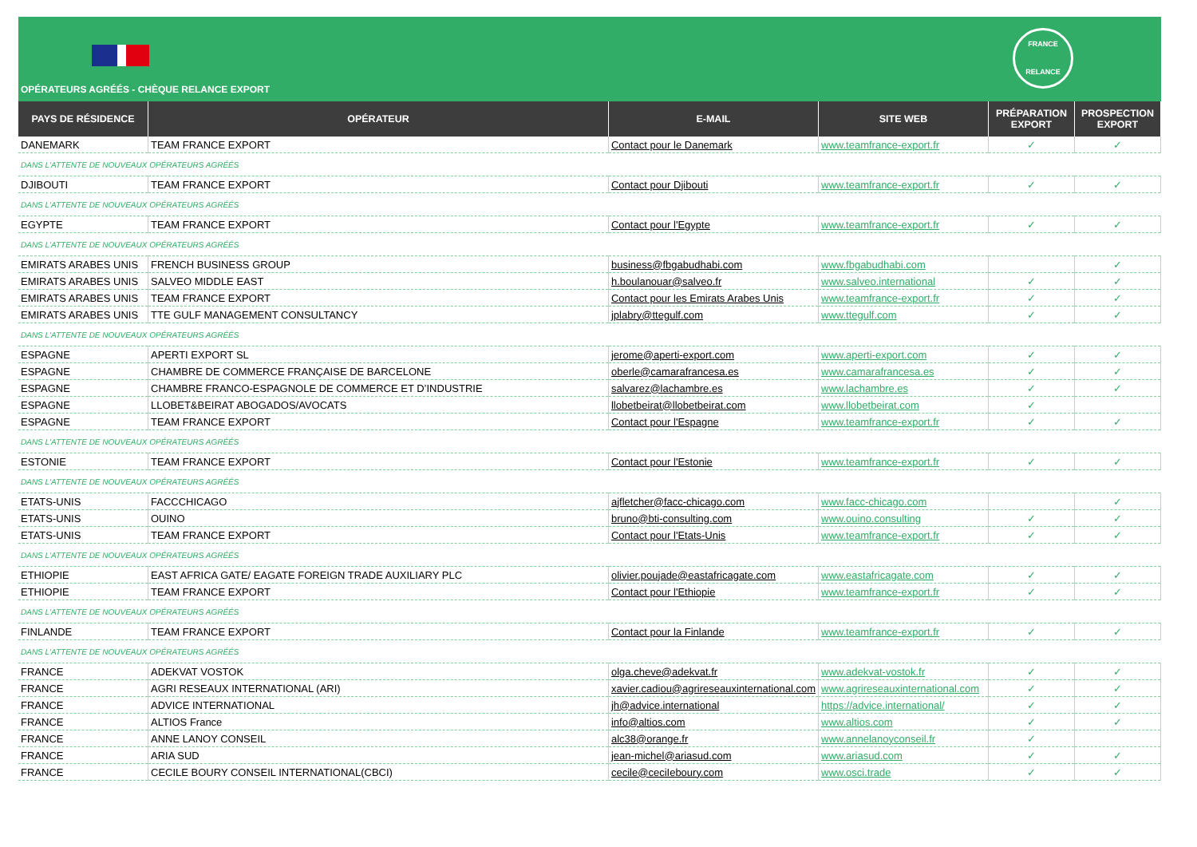FRANCE
RELANCE
OPÉRATEURS AGRÉÉS - CHÈQUE RELANCE EXPORT
| PAYS DE RÉSIDENCE | OPÉRATEUR | E-MAIL | SITE WEB | PRÉPARATION EXPORT | PROSPECTION EXPORT |
| --- | --- | --- | --- | --- | --- |
| DANEMARK | TEAM FRANCE EXPORT | Contact pour le Danemark | www.teamfrance-export.fr | ✓ | ✓ |
| DANS L'ATTENTE DE NOUVEAUX OPÉRATEURS AGRÉÉS | | | | | |
| DJIBOUTI | TEAM FRANCE EXPORT | Contact pour Djibouti | www.teamfrance-export.fr | ✓ | ✓ |
| DANS L'ATTENTE DE NOUVEAUX OPÉRATEURS AGRÉÉS | | | | | |
| EGYPTE | TEAM FRANCE EXPORT | Contact pour l'Egypte | www.teamfrance-export.fr | ✓ | ✓ |
| DANS L'ATTENTE DE NOUVEAUX OPÉRATEURS AGRÉÉS | | | | | |
| EMIRATS ARABES UNIS | FRENCH BUSINESS GROUP | business@fbgabudhabi.com | www.fbgabudhabi.com | | ✓ |
| EMIRATS ARABES UNIS | SALVEO MIDDLE EAST | h.boulanouar@salveo.fr | www.salveo.international | ✓ | ✓ |
| EMIRATS ARABES UNIS | TEAM FRANCE EXPORT | Contact pour les Emirats Arabes Unis | www.teamfrance-export.fr | ✓ | ✓ |
| EMIRATS ARABES UNIS | TTE GULF MANAGEMENT CONSULTANCY | jplabry@ttegulf.com | www.ttegulf.com | ✓ | ✓ |
| DANS L'ATTENTE DE NOUVEAUX OPÉRATEURS AGRÉÉS | | | | | |
| ESPAGNE | APERTI EXPORT SL | jerome@aperti-export.com | www.aperti-export.com | ✓ | ✓ |
| ESPAGNE | CHAMBRE DE COMMERCE FRANÇAISE DE BARCELONE | oberle@camarafrancesa.es | www.camarafrancesa.es | ✓ | ✓ |
| ESPAGNE | CHAMBRE FRANCO-ESPAGNOLE DE COMMERCE ET D’INDUSTRIE | salvarez@lachambre.es | www.lachambre.es | ✓ | ✓ |
| ESPAGNE | LLOBET&BEIRAT ABOGADOS/AVOCATS | llobetbeirat@llobetbeirat.com | www.llobetbeirat.com | ✓ | |
| ESPAGNE | TEAM FRANCE EXPORT | Contact pour l'Espagne | www.teamfrance-export.fr | ✓ | ✓ |
| DANS L'ATTENTE DE NOUVEAUX OPÉRATEURS AGRÉÉS | | | | | |
| ESTONIE | TEAM FRANCE EXPORT | Contact pour l'Estonie | www.teamfrance-export.fr | ✓ | ✓ |
| DANS L'ATTENTE DE NOUVEAUX OPÉRATEURS AGRÉÉS | | | | | |
| ETATS-UNIS | FACCCHICAGO | ajfletcher@facc-chicago.com | www.facc-chicago.com | | ✓ |
| ETATS-UNIS | OUINO | bruno@bti-consulting.com | www.ouino.consulting | ✓ | ✓ |
| ETATS-UNIS | TEAM FRANCE EXPORT | Contact pour l'Etats-Unis | www.teamfrance-export.fr | ✓ | ✓ |
| DANS L'ATTENTE DE NOUVEAUX OPÉRATEURS AGRÉÉS | | | | | |
| ETHIOPIE | EAST AFRICA GATE/ EAGATE FOREIGN TRADE AUXILIARY PLC | olivier.poujade@eastafricagate.com | www.eastafricagate.com | ✓ | ✓ |
| ETHIOPIE | TEAM FRANCE EXPORT | Contact pour l'Ethiopie | www.teamfrance-export.fr | ✓ | ✓ |
| DANS L'ATTENTE DE NOUVEAUX OPÉRATEURS AGRÉÉS | | | | | |
| FINLANDE | TEAM FRANCE EXPORT | Contact pour la Finlande | www.teamfrance-export.fr | ✓ | ✓ |
| DANS L'ATTENTE DE NOUVEAUX OPÉRATEURS AGRÉÉS | | | | | |
| FRANCE | ADEKVAT VOSTOK | olga.cheve@adekvat.fr | www.adekvat-vostok.fr | ✓ | ✓ |
| FRANCE | AGRI RESEAUX INTERNATIONAL (ARI) | xavier.cadiou@agrireseauxinternational.com | www.agrireseauxinternational.com | ✓ | ✓ |
| FRANCE | ADVICE INTERNATIONAL | jh@advice.international | https://advice.international/ | ✓ | ✓ |
| FRANCE | ALTIOS France | info@altios.com | www.altios.com | ✓ | ✓ |
| FRANCE | ANNE LANOY CONSEIL | alc38@orange.fr | www.annelanoyconseil.fr | ✓ | |
| FRANCE | ARIA SUD | jean-michel@ariasud.com | www.ariasud.com | ✓ | ✓ |
| FRANCE | CECILE BOURY CONSEIL INTERNATIONAL(CBCI) | cecile@ceciIeboury.com | www.osci.trade | ✓ | ✓ |